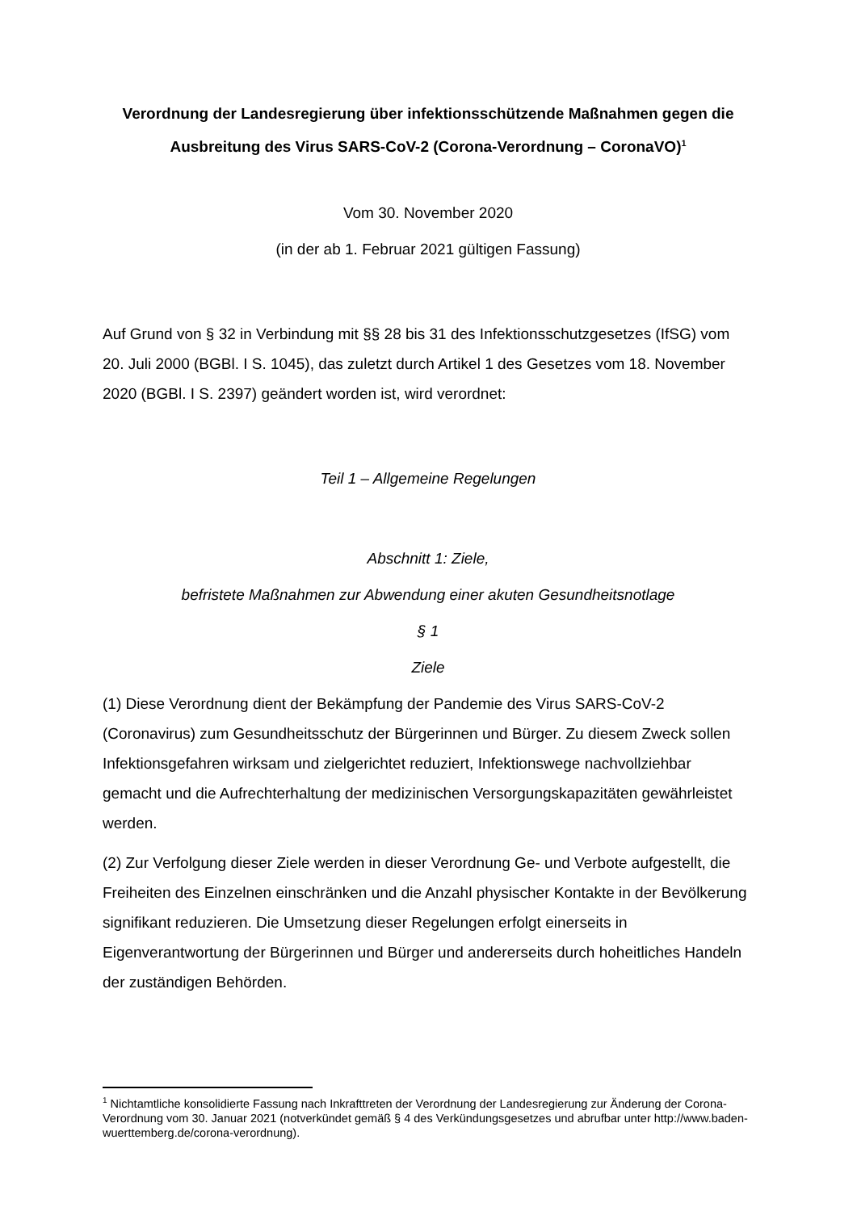Verordnung der Landesregierung über infektionsschützende Maßnahmen gegen die Ausbreitung des Virus SARS-CoV-2 (Corona-Verordnung – CoronaVO)<sup>1</sup>
Vom 30. November 2020
(in der ab 1. Februar 2021 gültigen Fassung)
Auf Grund von § 32 in Verbindung mit §§ 28 bis 31 des Infektionsschutzgesetzes (IfSG) vom 20. Juli 2000 (BGBl. I S. 1045), das zuletzt durch Artikel 1 des Gesetzes vom 18. November 2020 (BGBl. I S. 2397) geändert worden ist, wird verordnet:
Teil 1 – Allgemeine Regelungen
Abschnitt 1: Ziele,
befristete Maßnahmen zur Abwendung einer akuten Gesundheitsnotlage
§ 1
Ziele
(1) Diese Verordnung dient der Bekämpfung der Pandemie des Virus SARS-CoV-2 (Coronavirus) zum Gesundheitsschutz der Bürgerinnen und Bürger. Zu diesem Zweck sollen Infektionsgefahren wirksam und zielgerichtet reduziert, Infektionswege nachvollziehbar gemacht und die Aufrechterhaltung der medizinischen Versorgungskapazitäten gewährleistet werden.
(2) Zur Verfolgung dieser Ziele werden in dieser Verordnung Ge- und Verbote aufgestellt, die Freiheiten des Einzelnen einschränken und die Anzahl physischer Kontakte in der Bevölkerung signifikant reduzieren. Die Umsetzung dieser Regelungen erfolgt einerseits in Eigenverantwortung der Bürgerinnen und Bürger und andererseits durch hoheitliches Handeln der zuständigen Behörden.
<sup>1</sup> Nichtamtliche konsolidierte Fassung nach Inkrafttreten der Verordnung der Landesregierung zur Änderung der Corona-Verordnung vom 30. Januar 2021 (notverkündet gemäß § 4 des Verkündungsgesetzes und abrufbar unter http://www.baden-wuerttemberg.de/corona-verordnung).